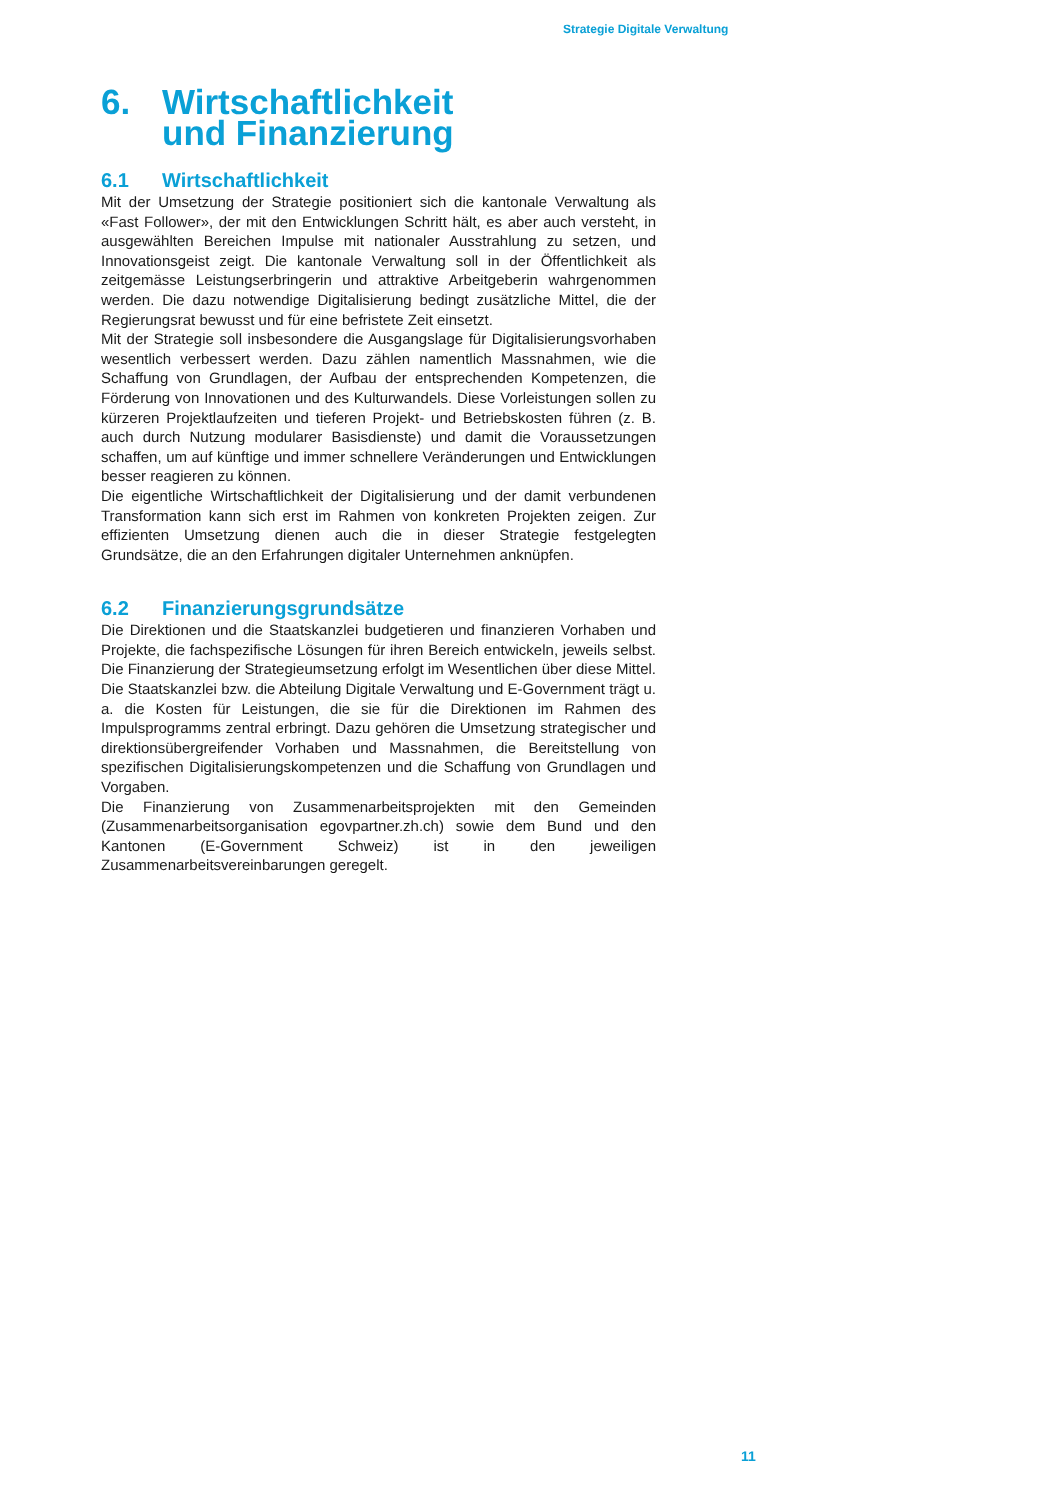Strategie Digitale Verwaltung
6. Wirtschaftlichkeit
und Finanzierung
6.1 Wirtschaftlichkeit
Mit der Umsetzung der Strategie positioniert sich die kantonale Verwaltung als «Fast Follower», der mit den Entwicklungen Schritt hält, es aber auch versteht, in ausgewählten Bereichen Impulse mit nationaler Ausstrahlung zu setzen, und Innovationsgeist zeigt. Die kantonale Verwaltung soll in der Öffentlichkeit als zeitgemässe Leistungserbringerin und attraktive Arbeitgeberin wahrgenommen werden. Die dazu notwendige Digitalisierung bedingt zusätzliche Mittel, die der Regierungsrat bewusst und für eine befristete Zeit einsetzt.
Mit der Strategie soll insbesondere die Ausgangslage für Digitalisierungsvorhaben wesentlich verbessert werden. Dazu zählen namentlich Massnahmen, wie die Schaffung von Grundlagen, der Aufbau der entsprechenden Kompetenzen, die Förderung von Innovationen und des Kulturwandels. Diese Vorleistungen sollen zu kürzeren Projektlaufzeiten und tieferen Projekt- und Betriebskosten führen (z. B. auch durch Nutzung modularer Basisdienste) und damit die Voraussetzungen schaffen, um auf künftige und immer schnellere Veränderungen und Entwicklungen besser reagieren zu können.
Die eigentliche Wirtschaftlichkeit der Digitalisierung und der damit verbundenen Transformation kann sich erst im Rahmen von konkreten Projekten zeigen. Zur effizienten Umsetzung dienen auch die in dieser Strategie festgelegten Grundsätze, die an den Erfahrungen digitaler Unternehmen anknüpfen.
6.2 Finanzierungsgrundsätze
Die Direktionen und die Staatskanzlei budgetieren und finanzieren Vorhaben und Projekte, die fachspezifische Lösungen für ihren Bereich entwickeln, jeweils selbst. Die Finanzierung der Strategieumsetzung erfolgt im Wesentlichen über diese Mittel. Die Staatskanzlei bzw. die Abteilung Digitale Verwaltung und E-Government trägt u. a. die Kosten für Leistungen, die sie für die Direktionen im Rahmen des Impulsprogramms zentral erbringt. Dazu gehören die Umsetzung strategischer und direktionsübergreifender Vorhaben und Massnahmen, die Bereitstellung von spezifischen Digitalisierungskompetenzen und die Schaffung von Grundlagen und Vorgaben.
Die Finanzierung von Zusammenarbeitsprojekten mit den Gemeinden (Zusammenarbeitsorganisation egovpartner.zh.ch) sowie dem Bund und den Kantonen (E-Government Schweiz) ist in den jeweiligen Zusammenarbeitsvereinbarungen geregelt.
11